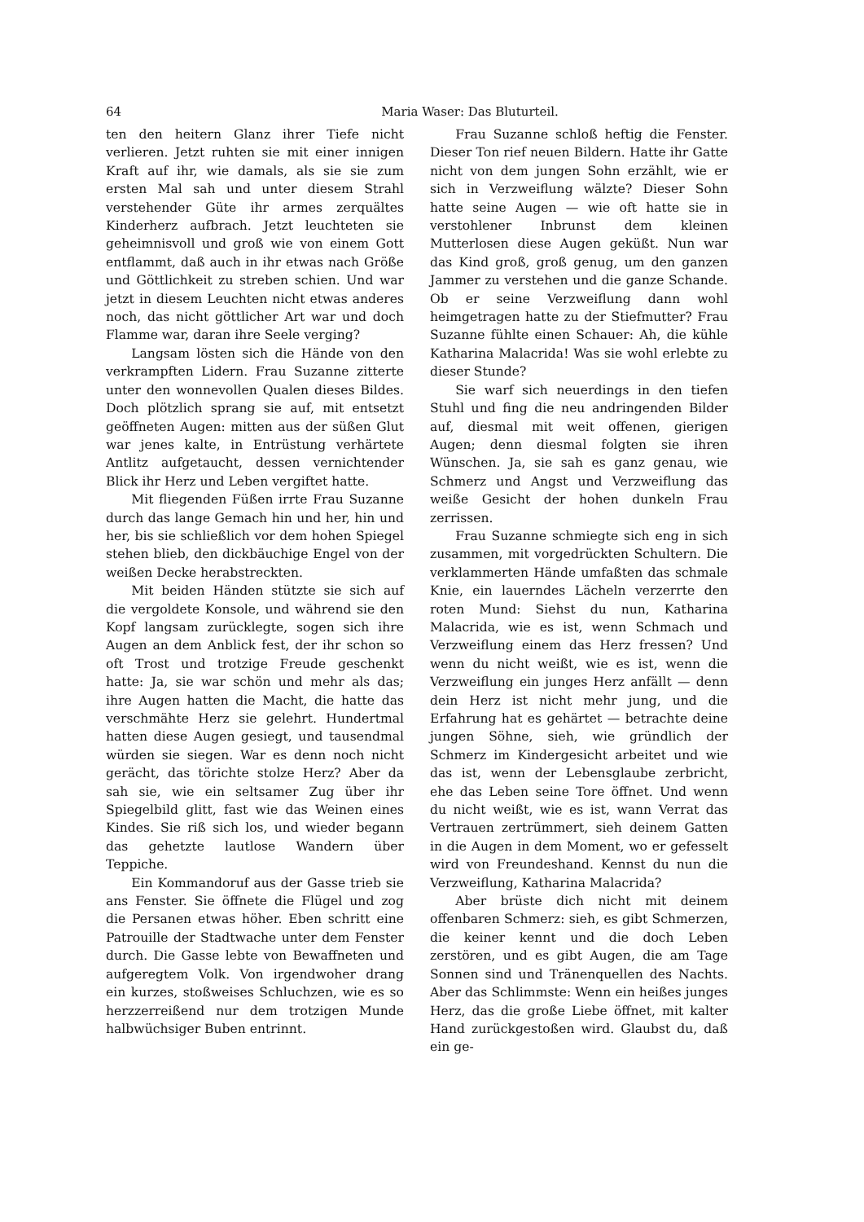64 Maria Waser: Das Bluturteil.
ten den heitern Glanz ihrer Tiefe nicht verlieren. Jetzt ruhten sie mit einer innigen Kraft auf ihr, wie damals, als sie sie zum ersten Mal sah und unter diesem Strahl verstehender Güte ihr armes zerquältes Kinderherz aufbrach. Jetzt leuchteten sie geheimnisvoll und groß wie von einem Gott entflammt, daß auch in ihr etwas nach Größe und Göttlichkeit zu streben schien. Und war jetzt in diesem Leuchten nicht etwas anderes noch, das nicht göttlicher Art war und doch Flamme war, daran ihre Seele verging?
Langsam lösten sich die Hände von den verkrampften Lidern. Frau Suzanne zitterte unter den wonnevollen Qualen dieses Bildes. Doch plötzlich sprang sie auf, mit entsetzt geöffneten Augen: mitten aus der süßen Glut war jenes kalte, in Entrüstung verhärtete Antlitz aufgetaucht, dessen vernichtender Blick ihr Herz und Leben vergiftet hatte.
Mit fliegenden Füßen irrte Frau Suzanne durch das lange Gemach hin und her, hin und her, bis sie schließlich vor dem hohen Spiegel stehen blieb, den dickbäuchige Engel von der weißen Decke herabstreckten.
Mit beiden Händen stützte sie sich auf die vergoldete Konsole, und während sie den Kopf langsam zurücklegte, sogen sich ihre Augen an dem Anblick fest, der ihr schon so oft Trost und trotzige Freude geschenkt hatte: Ja, sie war schön und mehr als das; ihre Augen hatten die Macht, die hatte das verschmähte Herz sie gelehrt. Hundertmal hatten diese Augen gesiegt, und tausendmal würden sie siegen. War es denn noch nicht gerächt, das törichte stolze Herz? Aber da sah sie, wie ein seltsamer Zug über ihr Spiegelbild glitt, fast wie das Weinen eines Kindes. Sie riß sich los, und wieder begann das gehetzte lautlose Wandern über Teppiche.
Ein Kommandoruf aus der Gasse trieb sie ans Fenster. Sie öffnete die Flügel und zog die Persanen etwas höher. Eben schritt eine Patrouille der Stadtwache unter dem Fenster durch. Die Gasse lebte von Bewaffneten und aufgeregtem Volk. Von irgendwoher drang ein kurzes, stoßweises Schluchzen, wie es so herzzerreißend nur dem trotzigen Munde halbwüchsiger Buben entrinnt.
Frau Suzanne schloß heftig die Fenster. Dieser Ton rief neuen Bildern. Hatte ihr Gatte nicht von dem jungen Sohn erzählt, wie er sich in Verzweiflung wälzte? Dieser Sohn hatte seine Augen — wie oft hatte sie in verstohlener Inbrunst dem kleinen Mutterlosen diese Augen geküßt. Nun war das Kind groß, groß genug, um den ganzen Jammer zu verstehen und die ganze Schande. Ob er seine Verzweiflung dann wohl heimgetragen hatte zu der Stiefmutter? Frau Suzanne fühlte einen Schauer: Ah, die kühle Katharina Malacrida! Was sie wohl erlebte zu dieser Stunde?
Sie warf sich neuerdings in den tiefen Stuhl und fing die neu andringenden Bilder auf, diesmal mit weit offenen, gierigen Augen; denn diesmal folgten sie ihren Wünschen. Ja, sie sah es ganz genau, wie Schmerz und Angst und Verzweiflung das weiße Gesicht der hohen dunkeln Frau zerrissen.
Frau Suzanne schmiegte sich eng in sich zusammen, mit vorgedrückten Schultern. Die verklammerten Hände umfaßten das schmale Knie, ein lauerndes Lächeln verzerrte den roten Mund: Siehst du nun, Katharina Malacrida, wie es ist, wenn Schmach und Verzweiflung einem das Herz fressen? Und wenn du nicht weißt, wie es ist, wenn die Verzweiflung ein junges Herz anfällt — denn dein Herz ist nicht mehr jung, und die Erfahrung hat es gehärtet — betrachte deine jungen Söhne, sieh, wie gründlich der Schmerz im Kindergesicht arbeitet und wie das ist, wenn der Lebensglaube zerbricht, ehe das Leben seine Tore öffnet. Und wenn du nicht weißt, wie es ist, wann Verrat das Vertrauen zertrümmert, sieh deinem Gatten in die Augen in dem Moment, wo er gefesselt wird von Freundeshand. Kennst du nun die Verzweiflung, Katharina Malacrida?
Aber brüste dich nicht mit deinem offenbaren Schmerz: sieh, es gibt Schmerzen, die keiner kennt und die doch Leben zerstören, und es gibt Augen, die am Tage Sonnen sind und Tränenquellen des Nachts. Aber das Schlimmste: Wenn ein heißes junges Herz, das die große Liebe öffnet, mit kalter Hand zurückgestoßen wird. Glaubst du, daß ein ge-